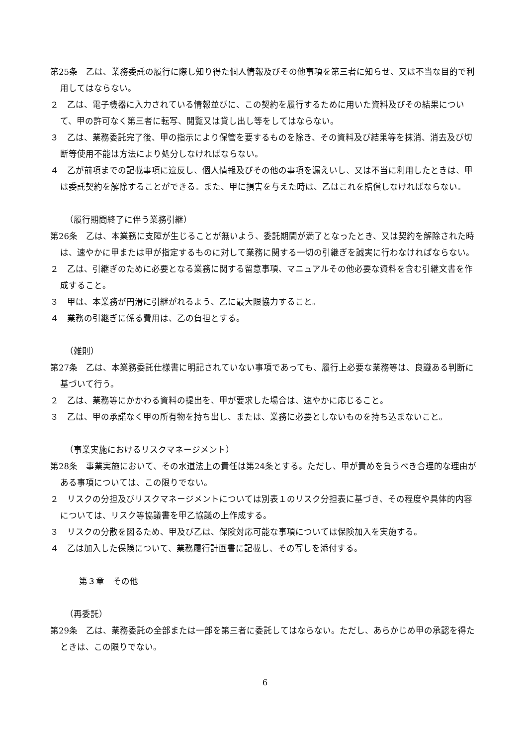第25条　乙は、業務委託の履行に際し知り得た個人情報及びその他事項を第三者に知らせ、又は不当な目的で利用してはならない。
２　乙は、電子機器に入力されている情報並びに、この契約を履行するために用いた資料及びその結果について、甲の許可なく第三者に転写、閲覧又は貸し出し等をしてはならない。
３　乙は、業務委託完了後、甲の指示により保管を要するものを除き、その資料及び結果等を抹消、消去及び切断等使用不能は方法により処分しなければならない。
４　乙が前項までの記載事項に違反し、個人情報及びその他の事項を漏えいし、又は不当に利用したときは、甲は委託契約を解除することができる。また、甲に損害を与えた時は、乙はこれを賠償しなければならない。
（履行期間終了に伴う業務引継）
第26条　乙は、本業務に支障が生じることが無いよう、委託期間が満了となったとき、又は契約を解除された時は、速やかに甲または甲が指定するものに対して業務に関する一切の引継ぎを誠実に行わなければならない。
２　乙は、引継ぎのために必要となる業務に関する留意事項、マニュアルその他必要な資料を含む引継文書を作成すること。
３　甲は、本業務が円滑に引継がれるよう、乙に最大限協力すること。
４　業務の引継ぎに係る費用は、乙の負担とする。
（雑則）
第27条　乙は、本業務委託仕様書に明記されていない事項であっても、履行上必要な業務等は、良識ある判断に基づいて行う。
２　乙は、業務等にかかわる資料の提出を、甲が要求した場合は、速やかに応じること。
３　乙は、甲の承諾なく甲の所有物を持ち出し、または、業務に必要としないものを持ち込まないこと。
（事業実施におけるリスクマネージメント）
第28条　事業実施において、その水道法上の責任は第24条とする。ただし、甲が責めを負うべき合理的な理由がある事項については、この限りでない。
２　リスクの分担及びリスクマネージメントについては別表１のリスク分担表に基づき、その程度や具体的内容については、リスク等協議書を甲乙協議の上作成する。
３　リスクの分散を図るため、甲及び乙は、保険対応可能な事項については保険加入を実施する。
４　乙は加入した保険について、業務履行計画書に記載し、その写しを添付する。
第３章　その他
（再委託）
第29条　乙は、業務委託の全部または一部を第三者に委託してはならない。ただし、あらかじめ甲の承認を得たときは、この限りでない。
6